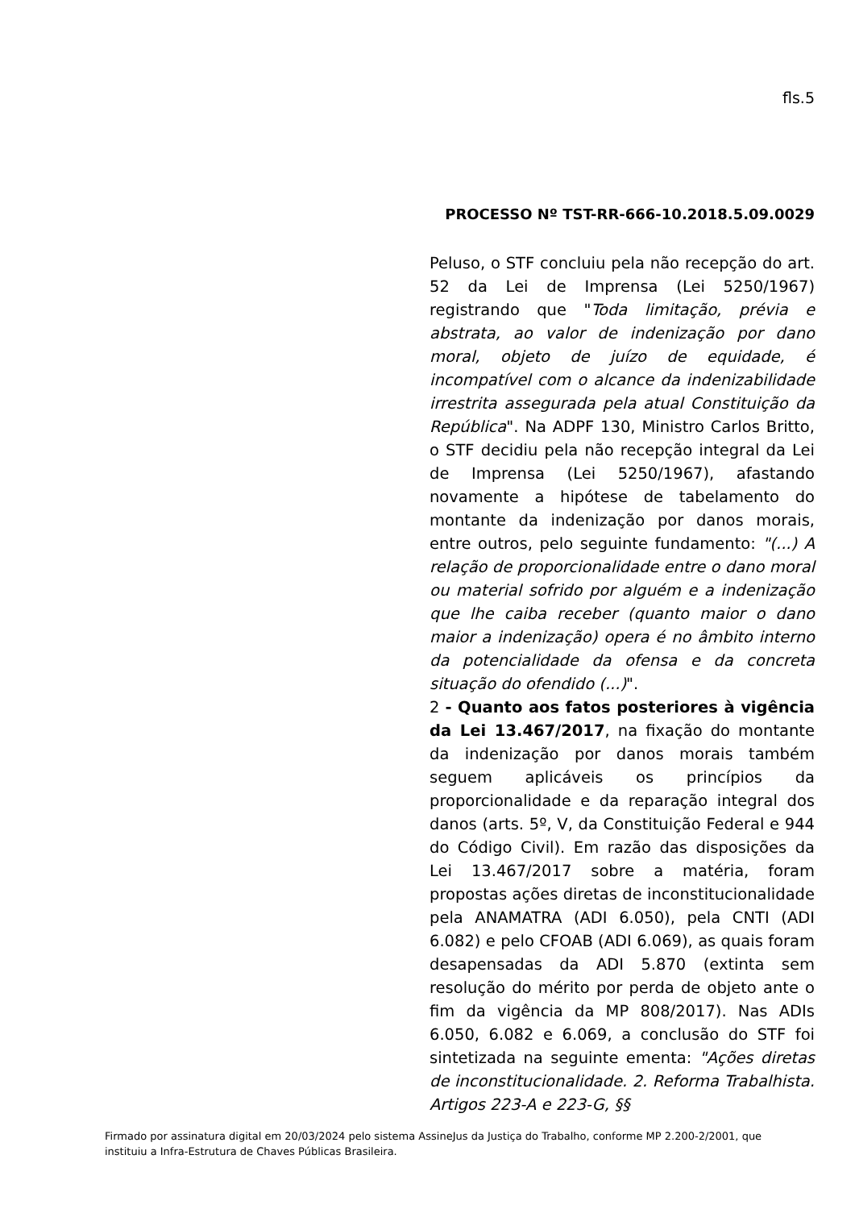fls.5
PROCESSO Nº TST-RR-666-10.2018.5.09.0029
Peluso, o STF concluiu pela não recepção do art. 52 da Lei de Imprensa (Lei 5250/1967) registrando que "Toda limitação, prévia e abstrata, ao valor de indenização por dano moral, objeto de juízo de equidade, é incompatível com o alcance da indenizabilidade irrestrita assegurada pela atual Constituição da República". Na ADPF 130, Ministro Carlos Britto, o STF decidiu pela não recepção integral da Lei de Imprensa (Lei 5250/1967), afastando novamente a hipótese de tabelamento do montante da indenização por danos morais, entre outros, pelo seguinte fundamento: "(...) A relação de proporcionalidade entre o dano moral ou material sofrido por alguém e a indenização que lhe caiba receber (quanto maior o dano maior a indenização) opera é no âmbito interno da potencialidade da ofensa e da concreta situação do ofendido (...)".
2 - Quanto aos fatos posteriores à vigência da Lei 13.467/2017, na fixação do montante da indenização por danos morais também seguem aplicáveis os princípios da proporcionalidade e da reparação integral dos danos (arts. 5º, V, da Constituição Federal e 944 do Código Civil). Em razão das disposições da Lei 13.467/2017 sobre a matéria, foram propostas ações diretas de inconstitucionalidade pela ANAMATRA (ADI 6.050), pela CNTI (ADI 6.082) e pelo CFOAB (ADI 6.069), as quais foram desapensadas da ADI 5.870 (extinta sem resolução do mérito por perda de objeto ante o fim da vigência da MP 808/2017). Nas ADIs 6.050, 6.082 e 6.069, a conclusão do STF foi sintetizada na seguinte ementa: "Ações diretas de inconstitucionalidade. 2. Reforma Trabalhista. Artigos 223-A e 223-G, §§
Firmado por assinatura digital em 20/03/2024 pelo sistema AssineJus da Justiça do Trabalho, conforme MP 2.200-2/2001, que instituiu a Infra-Estrutura de Chaves Públicas Brasileira.